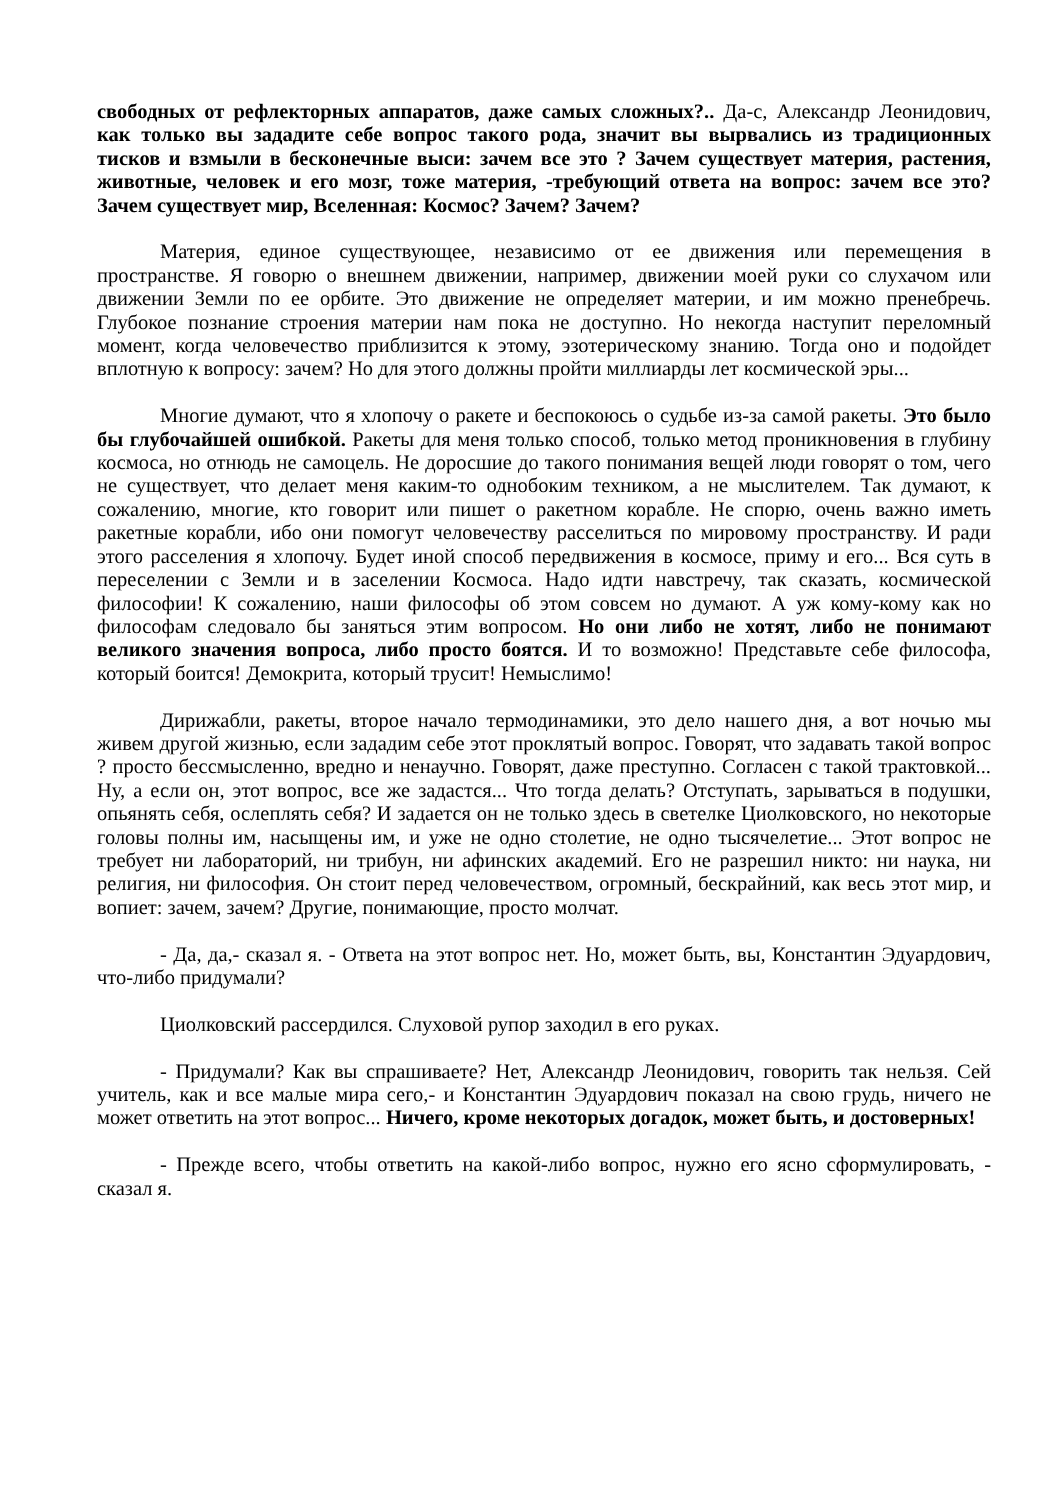свободных от рефлекторных аппаратов, даже самых сложных?.. Да-с, Александр Леонидович, как только вы зададите себе вопрос такого рода, значит вы вырвались из традиционных тисков и взмыли в бесконечные выси: зачем все это ? Зачем существует материя, растения, животные, человек и его мозг, тоже материя, -требующий ответа на вопрос: зачем все это? Зачем существует мир, Вселенная: Космос? Зачем? Зачем?
Материя, единое существующее, независимо от ее движения или перемещения в пространстве. Я говорю о внешнем движении, например, движении моей руки со слухачом или движении Земли по ее орбите. Это движение не определяет материи, и им можно пренебречь. Глубокое познание строения материи нам пока не доступно. Но некогда наступит переломный момент, когда человечество приблизится к этому, эзотерическому знанию. Тогда оно и подойдет вплотную к вопросу: зачем? Но для этого должны пройти миллиарды лет космической эры...
Многие думают, что я хлопочу о ракете и беспокоюсь о судьбе из-за самой ракеты. Это было бы глубочайшей ошибкой. Ракеты для меня только способ, только метод проникновения в глубину космоса, но отнюдь не самоцель. Не доросшие до такого понимания вещей люди говорят о том, чего не существует, что делает меня каким-то однобоким техником, а не мыслителем. Так думают, к сожалению, многие, кто говорит или пишет о ракетном корабле. Не спорю, очень важно иметь ракетные корабли, ибо они помогут человечеству расселиться по мировому пространству. И ради этого расселения я хлопочу. Будет иной способ передвижения в космосе, приму и его... Вся суть в переселении с Земли и в заселении Космоса. Надо идти навстречу, так сказать, космической философии! К сожалению, наши философы об этом совсем но думают. А уж кому-кому как но философам следовало бы заняться этим вопросом. Но они либо не хотят, либо не понимают великого значения вопроса, либо просто боятся. И то возможно! Представьте себе философа, который боится! Демокрита, который трусит! Немыслимо!
Дирижабли, ракеты, второе начало термодинамики, это дело нашего дня, а вот ночью мы живем другой жизнью, если зададим себе этот проклятый вопрос. Говорят, что задавать такой вопрос ? просто бессмысленно, вредно и ненаучно. Говорят, даже преступно. Согласен с такой трактовкой... Ну, а если он, этот вопрос, все же задастся... Что тогда делать? Отступать, зарываться в подушки, опьянять себя, ослеплять себя? И задается он не только здесь в светелке Циолковского, но некоторые головы полны им, насыщены им, и уже не одно столетие, не одно тысячелетие... Этот вопрос не требует ни лабораторий, ни трибун, ни афинских академий. Его не разрешил никто: ни наука, ни религия, ни философия. Он стоит перед человечеством, огромный, бескрайний, как весь этот мир, и вопиет: зачем, зачем? Другие, понимающие, просто молчат.
- Да, да,- сказал я. - Ответа на этот вопрос нет. Но, может быть, вы, Константин Эдуардович, что-либо придумали?
Циолковский рассердился. Слуховой рупор заходил в его руках.
- Придумали? Как вы спрашиваете? Нет, Александр Леонидович, говорить так нельзя. Сей учитель, как и все малые мира сего,- и Константин Эдуардович показал на свою грудь, ничего не может ответить на этот вопрос... Ничего, кроме некоторых догадок, может быть, и достоверных!
- Прежде всего, чтобы ответить на какой-либо вопрос, нужно его ясно сформулировать, - сказал я.